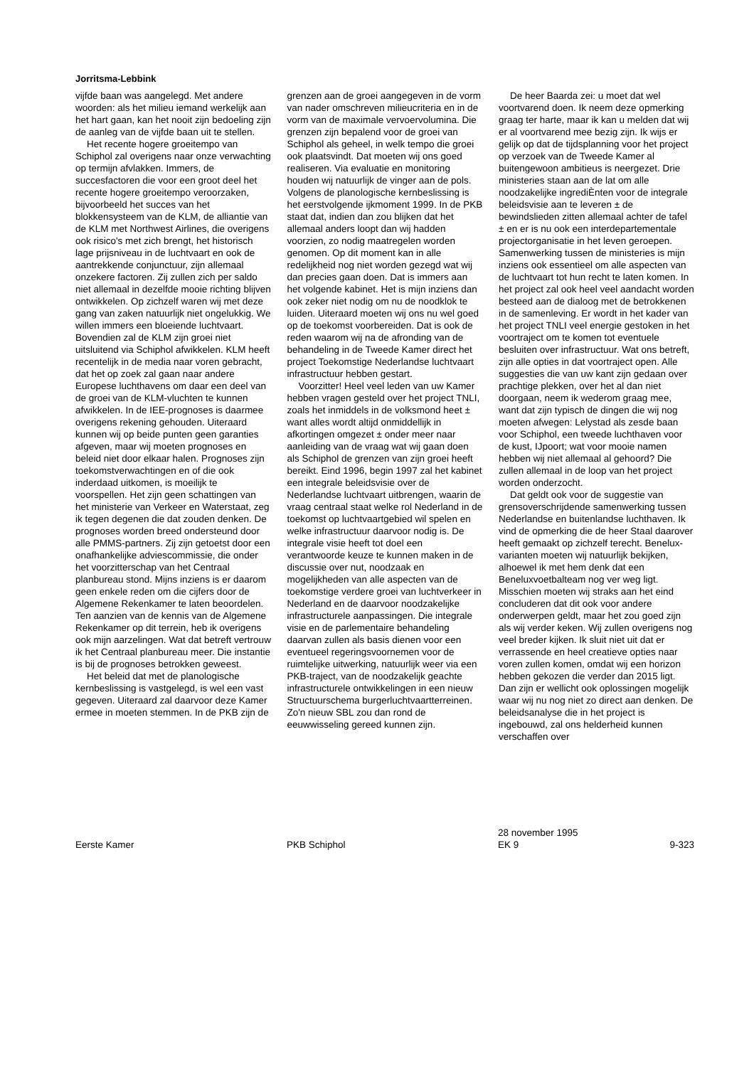Jorritsma-Lebbink
vijfde baan was aangelegd. Met andere woorden: als het milieu iemand werkelijk aan het hart gaan, kan het nooit zijn bedoeling zijn de aanleg van de vijfde baan uit te stellen.
Het recente hogere groeitempo van Schiphol zal overigens naar onze verwachting op termijn afvlakken. Immers, de succesfactoren die voor een groot deel het recente hogere groeitempo veroorzaken, bijvoorbeeld het succes van het blokkensysteem van de KLM, de alliantie van de KLM met Northwest Airlines, die overigens ook risico's met zich brengt, het historisch lage prijsniveau in de luchtvaart en ook de aantrekkende conjunctuur, zijn allemaal onzekere factoren. Zij zullen zich per saldo niet allemaal in dezelfde mooie richting blijven ontwikkelen. Op zichzelf waren wij met deze gang van zaken natuurlijk niet ongelukkig. We willen immers een bloeiende luchtvaart. Bovendien zal de KLM zijn groei niet uitsluitend via Schiphol afwikkelen. KLM heeft recentelijk in de media naar voren gebracht, dat het op zoek zal gaan naar andere Europese luchthavens om daar een deel van de groei van de KLM-vluchten te kunnen afwikkelen. In de IEE-prognoses is daarmee overigens rekening gehouden. Uiteraard kunnen wij op beide punten geen garanties afgeven, maar wij moeten prognoses en beleid niet door elkaar halen. Prognoses zijn toekomstverwachtingen en of die ook inderdaad uitkomen, is moeilijk te voorspellen. Het zijn geen schattingen van het ministerie van Verkeer en Waterstaat, zeg ik tegen degenen die dat zouden denken. De prognoses worden breed ondersteund door alle PMMS-partners. Zij zijn getoetst door een onafhankelijke adviescommissie, die onder het voorzitterschap van het Centraal planbureau stond. Mijns inziens is er daarom geen enkele reden om die cijfers door de Algemene Rekenkamer te laten beoordelen. Ten aanzien van de kennis van de Algemene Rekenkamer op dit terrein, heb ik overigens ook mijn aarzelingen. Wat dat betreft vertrouw ik het Centraal planbureau meer. Die instantie is bij de prognoses betrokken geweest.
Het beleid dat met de planologische kernbeslissing is vastgelegd, is wel een vast gegeven. Uiteraard zal daarvoor deze Kamer ermee in moeten stemmen. In de PKB zijn de
grenzen aan de groei aangegeven in de vorm van nader omschreven milieucriteria en in de vorm van de maximale vervoervolumina. Die grenzen zijn bepalend voor de groei van Schiphol als geheel, in welk tempo die groei ook plaatsvindt. Dat moeten wij ons goed realiseren. Via evaluatie en monitoring houden wij natuurlijk de vinger aan de pols. Volgens de planologische kernbeslissing is het eerstvolgende ijkmoment 1999. In de PKB staat dat, indien dan zou blijken dat het allemaal anders loopt dan wij hadden voorzien, zo nodig maatregelen worden genomen. Op dit moment kan in alle redelijkheid nog niet worden gezegd wat wij dan precies gaan doen. Dat is immers aan het volgende kabinet. Het is mijn inziens dan ook zeker niet nodig om nu de noodklok te luiden. Uiteraard moeten wij ons nu wel goed op de toekomst voorbereiden. Dat is ook de reden waarom wij na de afronding van de behandeling in de Tweede Kamer direct het project Toekomstige Nederlandse luchtvaart infrastructuur hebben gestart.
Voorzitter! Heel veel leden van uw Kamer hebben vragen gesteld over het project TNLI, zoals het inmiddels in de volksmond heet ± want alles wordt altijd onmiddellijk in afkortingen omgezet ± onder meer naar aanleiding van de vraag wat wij gaan doen als Schiphol de grenzen van zijn groei heeft bereikt. Eind 1996, begin 1997 zal het kabinet een integrale beleidsvisie over de Nederlandse luchtvaart uitbrengen, waarin de vraag centraal staat welke rol Nederland in de toekomst op luchtvaartgebied wil spelen en welke infrastructuur daarvoor nodig is. De integrale visie heeft tot doel een verantwoorde keuze te kunnen maken in de discussie over nut, noodzaak en mogelijkheden van alle aspecten van de toekomstige verdere groei van luchtverkeer in Nederland en de daarvoor noodzakelijke infrastructurele aanpassingen. Die integrale visie en de parlementaire behandeling daarvan zullen als basis dienen voor een eventueel regeringsvoornemen voor de ruimtelijke uitwerking, natuurlijk weer via een PKB-traject, van de noodzakelijk geachte infrastructurele ontwikkelingen in een nieuw Structuurschema burgerluchtvaartterreinen. Zo'n nieuw SBL zou dan rond de eeuwwisseling gereed kunnen zijn.
De heer Baarda zei: u moet dat wel voortvarend doen. Ik neem deze opmerking graag ter harte, maar ik kan u melden dat wij er al voortvarend mee bezig zijn. Ik wijs er gelijk op dat de tijdsplanning voor het project op verzoek van de Tweede Kamer al buitengewoon ambitieus is neergezet. Drie ministeries staan aan de lat om alle noodzakelijke ingrediÈnten voor de integrale beleidsvisie aan te leveren ± de bewindslieden zitten allemaal achter de tafel ± en er is nu ook een interdepartementale projectorganisatie in het leven geroepen. Samenwerking tussen de ministeries is mijn inziens ook essentieel om alle aspecten van de luchtvaart tot hun recht te laten komen. In het project zal ook heel veel aandacht worden besteed aan de dialoog met de betrokkenen in de samenleving. Er wordt in het kader van het project TNLI veel energie gestoken in het voortraject om te komen tot eventuele besluiten over infrastructuur. Wat ons betreft, zijn alle opties in dat voortraject open. Alle suggesties die van uw kant zijn gedaan over prachtige plekken, over het al dan niet doorgaan, neem ik wederom graag mee, want dat zijn typisch de dingen die wij nog moeten afwegen: Lelystad als zesde baan voor Schiphol, een tweede luchthaven voor de kust, IJpoort; wat voor mooie namen hebben wij niet allemaal al gehoord? Die zullen allemaal in de loop van het project worden onderzocht.
Dat geldt ook voor de suggestie van grensoverschrijdende samenwerking tussen Nederlandse en buitenlandse luchthaven. Ik vind de opmerking die de heer Staal daarover heeft gemaakt op zichzelf terecht. Benelux-varianten moeten wij natuurlijk bekijken, alhoewel ik met hem denk dat een Beneluxvoetbalteam nog ver weg ligt. Misschien moeten wij straks aan het eind concluderen dat dit ook voor andere onderwerpen geldt, maar het zou goed zijn als wij verder keken. Wij zullen overigens nog veel breder kijken. Ik sluit niet uit dat er verrassende en heel creatieve opties naar voren zullen komen, omdat wij een horizon hebben gekozen die verder dan 2015 ligt. Dan zijn er wellicht ook oplossingen mogelijk waar wij nu nog niet zo direct aan denken. De beleidsanalyse die in het project is ingebouwd, zal ons helderheid kunnen verschaffen over
Eerste Kamer
PKB Schiphol
28 november 1995
EK 9
9-323